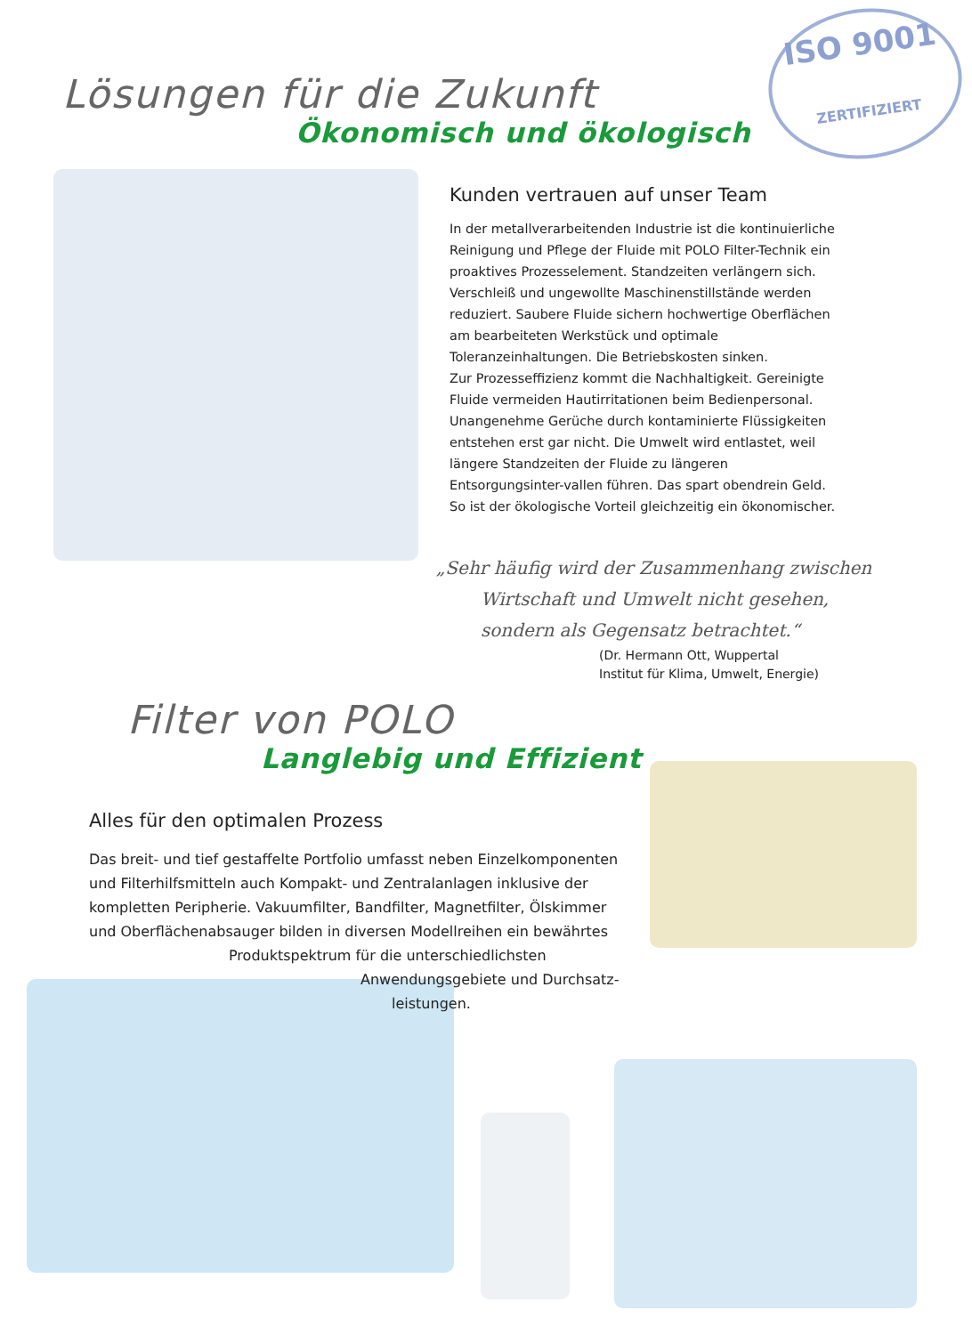ISO 9001
ZERTIFIZIERT
Lösungen für die Zukunft
Ökonomisch und ökologisch
Kunden vertrauen auf unser Team
In der metallverarbeitenden Industrie ist die kontinuierliche Reinigung und Pflege der Fluide mit POLO Filter-Technik ein proaktives Prozesselement. Standzeiten verlängern sich. Verschleiß und ungewollte Maschinenstillstände werden reduziert. Saubere Fluide sichern hochwertige Oberflächen am bearbeiteten Werkstück und optimale Toleranzeinhaltungen. Die Betriebskosten sinken.
Zur Prozesseffizienz kommt die Nachhaltigkeit. Gereinigte Fluide vermeiden Hautirritationen beim Bedienpersonal. Unangenehme Gerüche durch kontaminierte Flüssigkeiten entstehen erst gar nicht. Die Umwelt wird entlastet, weil längere Standzeiten der Fluide zu längeren Entsorgungsinter-vallen führen. Das spart obendrein Geld. So ist der ökologische Vorteil gleichzeitig ein ökonomischer.
„Sehr häufig wird der Zusammenhang zwischen
Wirtschaft und Umwelt nicht gesehen,
sondern als Gegensatz betrachtet.“
(Dr. Hermann Ott, Wuppertal
Institut für Klima, Umwelt, Energie)
Filter von POLO
Langlebig und Effizient
Alles für den optimalen Prozess
Das breit- und tief gestaffelte Portfolio umfasst neben Einzelkomponenten und Filterhilfsmitteln auch Kompakt- und Zentralanlagen inklusive der kompletten Peripherie. Vakuumfilter, Bandfilter, Magnetfilter, Ölskimmer und Oberflächenabsauger bilden in diversen Modellreihen ein bewährtes
Produktspektrum für die unterschiedlichsten
Anwendungsgebiete und Durchsatz-
leistungen.